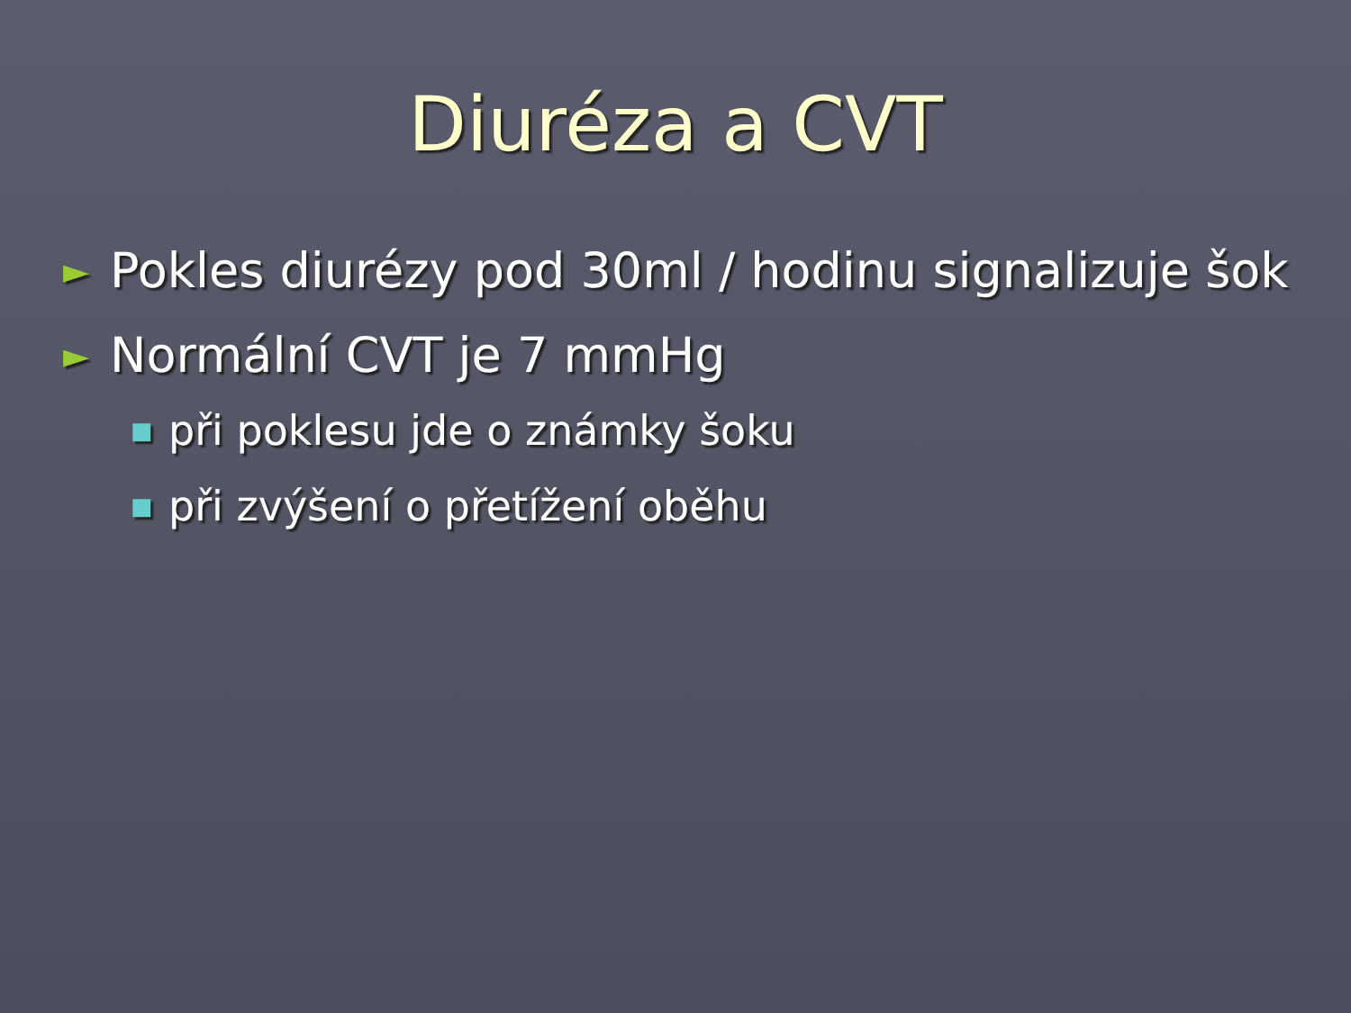Diuréza a CVT
► Pokles diurézy pod 30ml / hodinu signalizuje šok
► Normální CVT je 7 mmHg
■ při poklesu jde o známky šoku
■ při zvýšení o přetížení oběhu